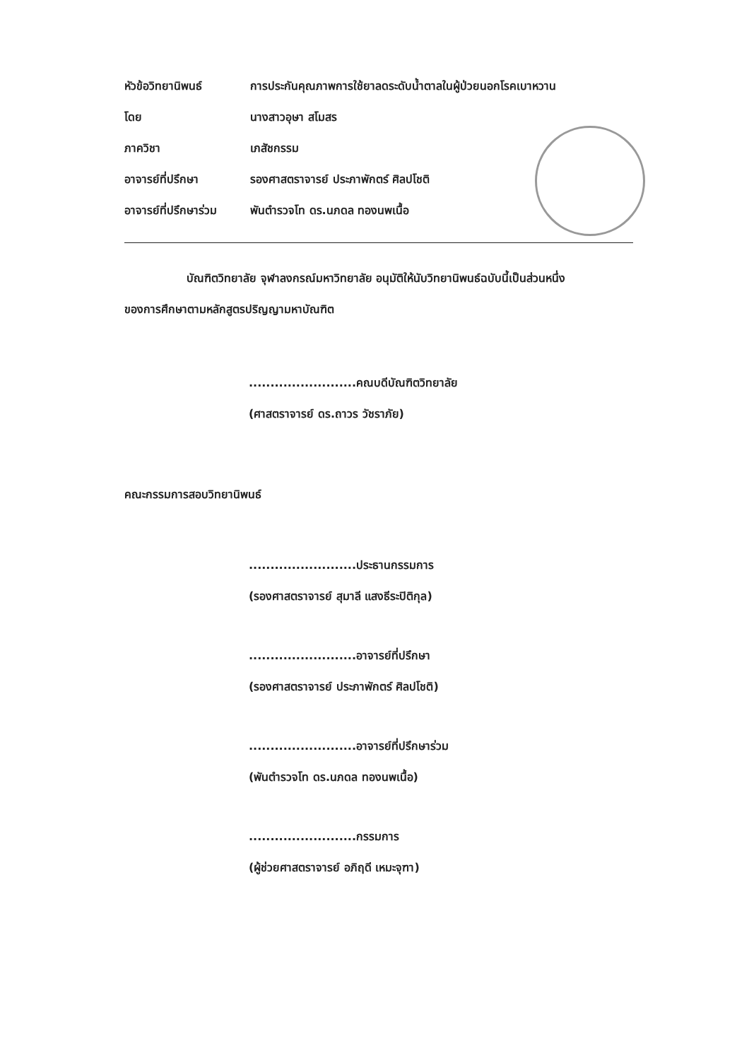หัวข้อวิทยานิพนธ์ การประกันคุณภาพการใช้ยาลดระดับน้ำตาลในผู้ป่วยนอกโรคเบาหวาน
โดย นางสาวอุษา สโมสร
ภาควิชา เภสัชกรรม
อาจารย์ที่ปรึกษา รองศาสตราจารย์ ประภาพักตร์ ศิลปโชติ
อาจารย์ที่ปรึกษาร่วม พันตำรวจโท ดร.นภดล ทองนพเนื้อ
บัณฑิตวิทยาลัย จุฬาลงกรณ์มหาวิทยาลัย อนุมัติให้นับวิทยานิพนธ์ฉบับนี้เป็นส่วนหนึ่ง
ของการศึกษาตามหลักสูตรปริญญามหาบัณฑิต
.........................คณบดีบัณฑิตวิทยาลัย
(ศาสตราจารย์ ดร.ถาวร วัชราภัย)
คณะกรรมการสอบวิทยานิพนธ์
.........................ประธานกรรมการ
(รองศาสตราจารย์ สุมาลี แสงธีระปิติกุล)
.........................อาจารย์ที่ปรึกษา
(รองศาสตราจารย์ ประภาพักตร์ ศิลปโชติ)
.........................อาจารย์ที่ปรึกษาร่วม
(พันตำรวจโท ดร.นภดล ทองนพเนื้อ)
.........................กรรมการ
(ผู้ช่วยศาสตราจารย์ อภิฤดี เหมะจุฑา)